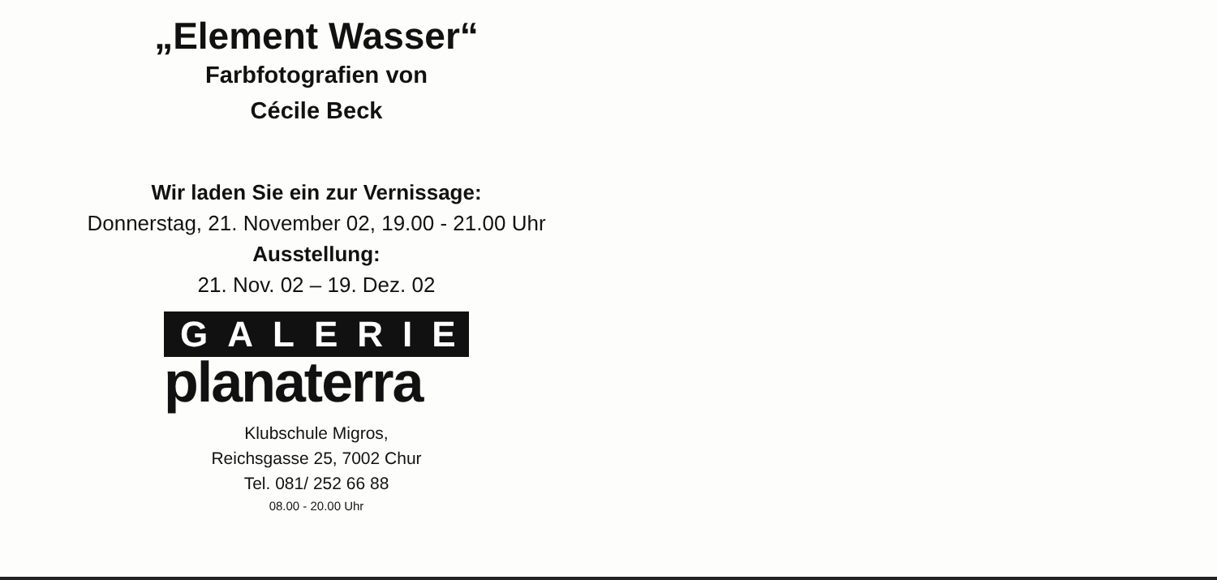„Element Wasser“
Farbfotografien von
Cécile Beck
Wir laden Sie ein zur Vernissage:
Donnerstag, 21. November 02, 19.00 - 21.00 Uhr
Ausstellung:
21. Nov. 02 – 19. Dez. 02
GALERIE
planaterra
Klubschule Migros,
Reichsgasse 25, 7002 Chur
Tel. 081/ 252 66 88
08.00 - 20.00 Uhr